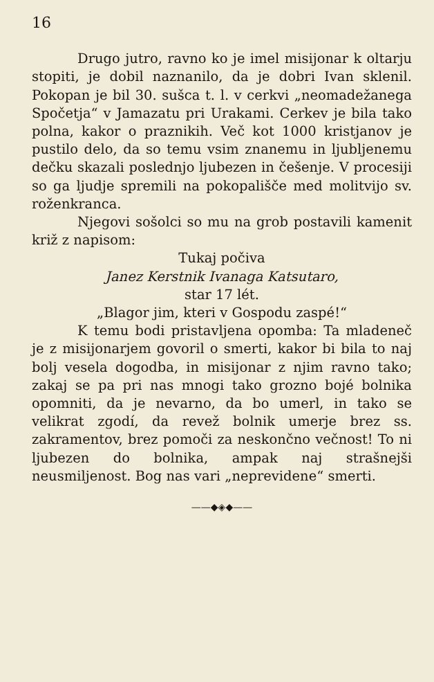16
Drugo jutro, ravno ko je imel misijonar k oltarju stopiti, je dobil naznanilo, da je dobri Ivan sklenil. Pokopan je bil 30. sušca t. l. v cerkvi „neomadežanega Spočetja“ v Jamazatu pri Urakami. Cerkev je bila tako polna, kakor o praznikih. Več kot 1000 kristjanov je pustilo delo, da so temu vsim znanemu in ljubljenemu dečku skazali poslednjo ljubezen in češenje. V procesiji so ga ljudje spremili na pokopališče med molitvijo sv. roženkranca.
Njegovi sošolci so mu na grob postavili kamenit križ z napisom:
Tukaj počiva
Janez Kerstnik Ivanaga Katsutaro,
star 17 lét.
„Blagor jim, kteri v Gospodu zaspé!“
K temu bodi pristavljena opomba: Ta mladeneč je z misijonarjem govoril o smerti, kakor bi bila to naj bolj vesela dogodba, in misijonar z njim ravno tako; zakaj se pa pri nas mnogi tako grozno bojé bolnika opomniti, da je nevarno, da bo umerl, in tako se velikrat zgodí, da revež bolnik umerje brez ss. zakramentov, brez pomoči za neskončno večnost! To ni ljubezen do bolnika, ampak naj strašnejši neusmiljenost. Bog nas vari „neprevidene“ smerti.
——◆◈◆——